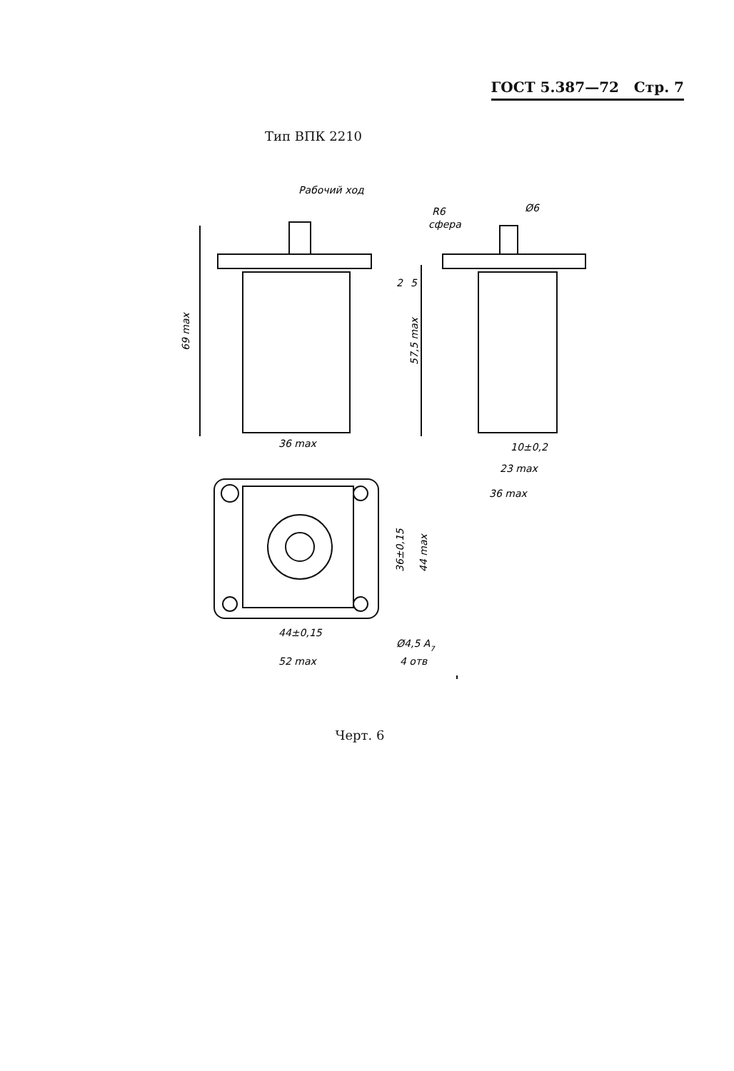ГОСТ 5.387—72 Стр. 7
Тип ВПК 2210
Рабочий ход
Ø6
R6
сфера
69 max
2
5
57,5 max
36 max
10±0,2
23 max
36 max
36±0,15
44 max
44±0,15
52 max
Ø4,5 A7
4 отв
Черт. 6